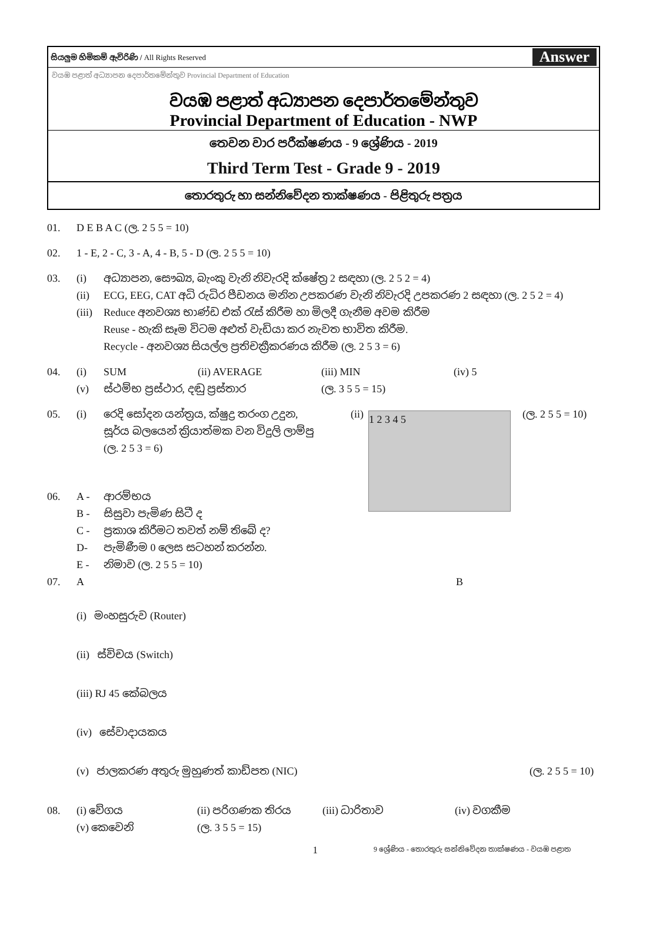සියලුම හිමිකම් ඇවිරිණි / All Rights Reserved Answer
වයඹ පළාත් අධ්‍යාපන දෙපාර්තමේන්තුව Provincial Department of Education
වයඹ පළාත් අධ්‍යාපන දෙපාර්තමේන්තුව
Provincial Department of Education - NWP
තෙවන වාර පරීක්ෂණය - 9 ශ්‍රේණිය - 2019
Third Term Test - Grade 9 - 2019
තොරතුරු හා සන්නිවේදන තාක්ෂණය - පිළිතුරු පත්‍රය
01. D E B A C (ල. 2 5 5 = 10)
02. 1 - E, 2 - C, 3 - A, 4 - B, 5 - D (ල. 2 5 5 = 10)
03. (i) අධ්‍යාපන, සෞඛ්‍ය, බැංකු වැනි නිවැරදි ක්ෂේත්‍ර 2 සඳහා (ල. 2 5 2 = 4)
(ii) ECG, EEG, CAT අධි රුධිර පීඩනය මනින උපකරණ වැනි නිවැරදි උපකරණ 2 සඳහා (ල. 2 5 2 = 4)
(iii) Reduce අනවශ්‍ය භාණ්ඩ එක් රැස් කිරීම හා මිලදී ගැනීම අවම කිරීම
Reuse - හැකි සෑම විටම අළුත් වැඩියා කර නැවත භාවිත කිරීම.
Recycle - අනවශ්‍ය සියල්ල ප්‍රතිචක්‍රීකරණය කිරීම (ල. 2 5 3 = 6)
04. (i) SUM (ii) AVERAGE (iii) MIN (iv) 5
(v) ස්ථම්භ ප්‍රස්ථාර, දඬු ප්‍රස්තාර (ල. 3 5 5 = 15)
05. (i) රෙදි සෝදන යන්ත්‍රය, ක්ෂුද්‍ර තරංග උදුන,
සූර්ය බලයෙන් ක්‍රියාත්මක වන විදුලි ලාම්පු
(ල. 2 5 3 = 6) (ii)
1 2 3 4 5
(ල. 2 5 5 = 10)
06. A - ආරම්භය
B - සිසුවා පැමිණ සිටී ද
C - ප්‍රකාශ කිරීමට තවත් නම් තිබේ ද?
D- පැමිණීම 0 ලෙස සටහන් කරන්න.
E - නිමාව (ල. 2 5 5 = 10)
07. A B
(i) මංහසුරුව (Router)
(ii) ස්විචය (Switch)
(iii) RJ 45 කේබලය
(iv) සේවාදායකය
(v) ජාලකරණ අතුරු මුහුණත් කාඩ්පත (NIC) (ල. 2 5 5 = 10)
08. (i) වේගය (ii) පරිගණක තිරය (iii) ධාරිතාව (iv) වගකීම
(v) කෙවෙනි (ල. 3 5 5 = 15)
1 9 ශ්‍රේණිය - තොරතුරු සන්නිවේදන තාක්ෂණය - වයඹ පළාත